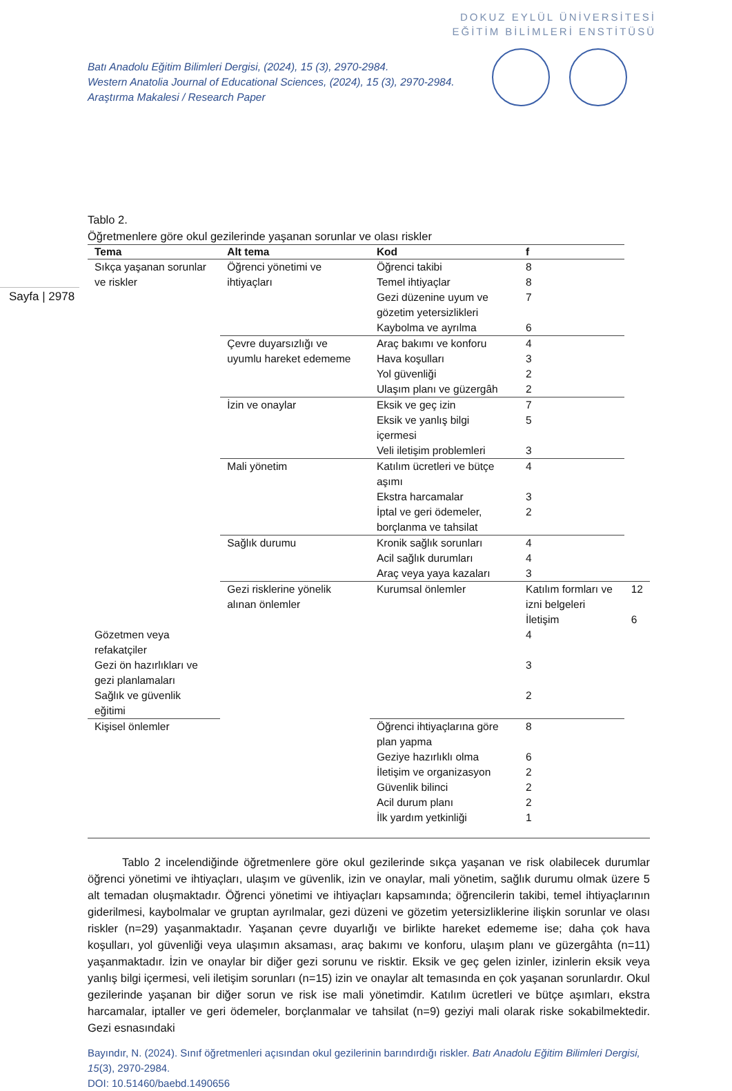DOKUZ EYLÜL ÜNİVERSİTESİ
EĞİTİM BİLİMLERİ ENSTİTÜSÜ
Batı Anadolu Eğitim Bilimleri Dergisi, (2024), 15 (3), 2970-2984.
Western Anatolia Journal of Educational Sciences, (2024), 15 (3), 2970-2984.
Araştırma Makalesi / Research Paper
Sayfa | 2978
Tablo 2.
Öğretmenlere göre okul gezilerinde yaşanan sorunlar ve olası riskler
| Tema | Alt tema | Kod | f | |
| --- | --- | --- | --- | --- |
| Sıkça yaşanan sorunlar ve riskler | Öğrenci yönetimi ve ihtiyaçları | Öğrenci takibi | 8 | |
| | | Temel ihtiyaçlar | 8 | |
| | | Gezi düzenine uyum ve gözetim yetersizlikleri | 7 | |
| | | Kaybolma ve ayrılma | 6 | |
| | Çevre duyarsızlığı ve uyumlu hareket edememe | Araç bakımı ve konforu | 4 | |
| | | Hava koşulları | 3 | |
| | | Yol güvenliği | 2 | |
| | | Ulaşım planı ve güzergâh | 2 | |
| | İzin ve onaylar | Eksik ve geç izin | 7 | |
| | | Eksik ve yanlış bilgi içermesi | 5 | |
| | | Veli iletişim problemleri | 3 | |
| | Mali yönetim | Katılım ücretleri ve bütçe aşımı | 4 | |
| | | Ekstra harcamalar | 3 | |
| | | İptal ve geri ödemeler, borçlanma ve tahsilat | 2 | |
| | Sağlık durumu | Kronik sağlık sorunları | 4 | |
| | | Acil sağlık durumları | 4 | |
| | | Araç veya yaya kazaları | 3 | |
| | Gezi risklerine yönelik alınan önlemler | Kurumsal önlemler | Katılım formları ve izni belgeleri | 12 |
| | | | İletişim | 6 |
| Gözetmen veya refakatçiler | | | 4 | |
| Gezi ön hazırlıkları ve gezi planlamaları | | | 3 | |
| Sağlık ve güvenlik eğitimi | | | 2 | |
| Kişisel önlemler | | Öğrenci ihtiyaçlarına göre plan yapma | 8 | |
| | | Geziye hazırlıklı olma | 6 | |
| | | İletişim ve organizasyon | 2 | |
| | | Güvenlik bilinci | 2 | |
| | | Acil durum planı | 2 | |
| | | İlk yardım yetkinliği | 1 | |
Tablo 2 incelendiğinde öğretmenlere göre okul gezilerinde sıkça yaşanan ve risk olabilecek durumlar öğrenci yönetimi ve ihtiyaçları, ulaşım ve güvenlik, izin ve onaylar, mali yönetim, sağlık durumu olmak üzere 5 alt temadan oluşmaktadır. Öğrenci yönetimi ve ihtiyaçları kapsamında; öğrencilerin takibi, temel ihtiyaçlarının giderilmesi, kaybolmalar ve gruptan ayrılmalar, gezi düzeni ve gözetim yetersizliklerine ilişkin sorunlar ve olası riskler (n=29) yaşanmaktadır. Yaşanan çevre duyarlığı ve birlikte hareket edememe ise; daha çok hava koşulları, yol güvenliği veya ulaşımın aksaması, araç bakımı ve konforu, ulaşım planı ve güzergâhta (n=11) yaşanmaktadır. İzin ve onaylar bir diğer gezi sorunu ve risktir. Eksik ve geç gelen izinler, izinlerin eksik veya yanlış bilgi içermesi, veli iletişim sorunları (n=15) izin ve onaylar alt temasında en çok yaşanan sorunlardır. Okul gezilerinde yaşanan bir diğer sorun ve risk ise mali yönetimdir. Katılım ücretleri ve bütçe aşımları, ekstra harcamalar, iptaller ve geri ödemeler, borçlanmalar ve tahsilat (n=9) geziyi mali olarak riske sokabilmektedir. Gezi esnasındaki
Bayındır, N. (2024). Sınıf öğretmenleri açısından okul gezilerinin barındırdığı riskler. Batı Anadolu Eğitim Bilimleri Dergisi, 15(3), 2970-2984.
DOI: 10.51460/baebd.1490656